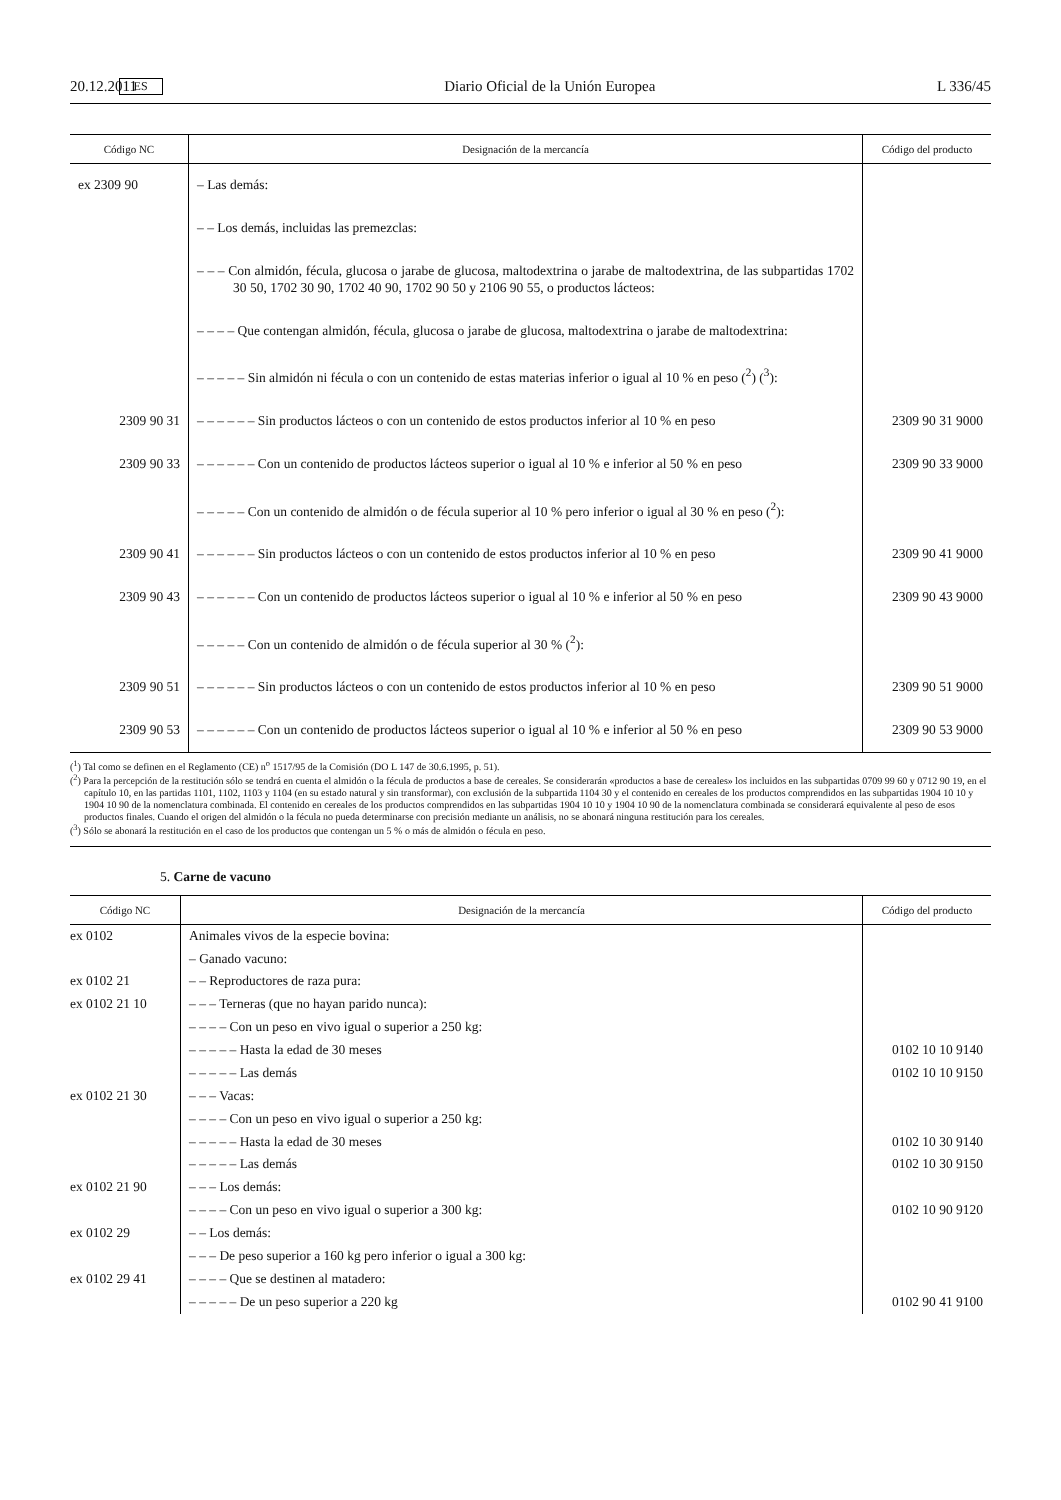20.12.2011 ES Diario Oficial de la Unión Europea L 336/45
| Código NC | Designación de la mercancía | Código del producto |
| --- | --- | --- |
| ex 2309 90 | – Las demás: | |
| | – – Los demás, incluidas las premezclas: | |
| | – – – Con almidón, fécula, glucosa o jarabe de glucosa, maltodextrina o jarabe de maltodextrina, de las subpartidas 1702 30 50, 1702 30 90, 1702 40 90, 1702 90 50 y 2106 90 55, o productos lácteos: | |
| | – – – – Que contengan almidón, fécula, glucosa o jarabe de glucosa, maltodextrina o jarabe de maltodextrina: | |
| | – – – – – Sin almidón ni fécula o con un contenido de estas materias inferior o igual al 10 % en peso (<sup>2</sup>) (<sup>3</sup>): | |
| 2309 90 31 | – – – – – – Sin productos lácteos o con un contenido de estos productos inferior al 10 % en peso | 2309 90 31 9000 |
| 2309 90 33 | – – – – – – Con un contenido de productos lácteos superior o igual al 10 % e inferior al 50 % en peso | 2309 90 33 9000 |
| | – – – – – Con un contenido de almidón o de fécula superior al 10 % pero inferior o igual al 30 % en peso (<sup>2</sup>): | |
| 2309 90 41 | – – – – – – Sin productos lácteos o con un contenido de estos productos inferior al 10 % en peso | 2309 90 41 9000 |
| 2309 90 43 | – – – – – – Con un contenido de productos lácteos superior o igual al 10 % e inferior al 50 % en peso | 2309 90 43 9000 |
| | – – – – – Con un contenido de almidón o de fécula superior al 30 % (<sup>2</sup>): | |
| 2309 90 51 | – – – – – – Sin productos lácteos o con un contenido de estos productos inferior al 10 % en peso | 2309 90 51 9000 |
| 2309 90 53 | – – – – – – Con un contenido de productos lácteos superior o igual al 10 % e inferior al 50 % en peso | 2309 90 53 9000 |
(<sup>1</sup>) Tal como se definen en el Reglamento (CE) n<sup>o</sup> 1517/95 de la Comisión (DO L 147 de 30.6.1995, p. 51).
(<sup>2</sup>) Para la percepción de la restitución sólo se tendrá en cuenta el almidón o la fécula de productos a base de cereales. Se considerarán «productos a base de cereales» los incluidos en las subpartidas 0709 99 60 y 0712 90 19, en el capítulo 10, en las partidas 1101, 1102, 1103 y 1104 (en su estado natural y sin transformar), con exclusión de la subpartida 1104 30 y el contenido en cereales de los productos comprendidos en las subpartidas 1904 10 10 y 1904 10 90 de la nomenclatura combinada. El contenido en cereales de los productos comprendidos en las subpartidas 1904 10 10 y 1904 10 90 de la nomenclatura combinada se considerará equivalente al peso de esos productos finales. Cuando el origen del almidón o la fécula no pueda determinarse con precisión mediante un análisis, no se abonará ninguna restitución para los cereales.
(<sup>3</sup>) Sólo se abonará la restitución en el caso de los productos que contengan un 5 % o más de almidón o fécula en peso.
5. Carne de vacuno
| Código NC | Designación de la mercancía | Código del producto |
| --- | --- | --- |
| ex 0102 | Animales vivos de la especie bovina: | |
| | – Ganado vacuno: | |
| ex 0102 21 | – – Reproductores de raza pura: | |
| ex 0102 21 10 | – – – Terneras (que no hayan parido nunca): | |
| | – – – – Con un peso en vivo igual o superior a 250 kg: | |
| | – – – – – Hasta la edad de 30 meses | 0102 10 10 9140 |
| | – – – – – Las demás | 0102 10 10 9150 |
| ex 0102 21 30 | – – – Vacas: | |
| | – – – – Con un peso en vivo igual o superior a 250 kg: | |
| | – – – – – Hasta la edad de 30 meses | 0102 10 30 9140 |
| | – – – – – Las demás | 0102 10 30 9150 |
| ex 0102 21 90 | – – – Los demás: | |
| | – – – – Con un peso en vivo igual o superior a 300 kg: | 0102 10 90 9120 |
| ex 0102 29 | – – Los demás: | |
| | – – – De peso superior a 160 kg pero inferior o igual a 300 kg: | |
| ex 0102 29 41 | – – – – Que se destinen al matadero: | |
| | – – – – – De un peso superior a 220 kg | 0102 90 41 9100 |